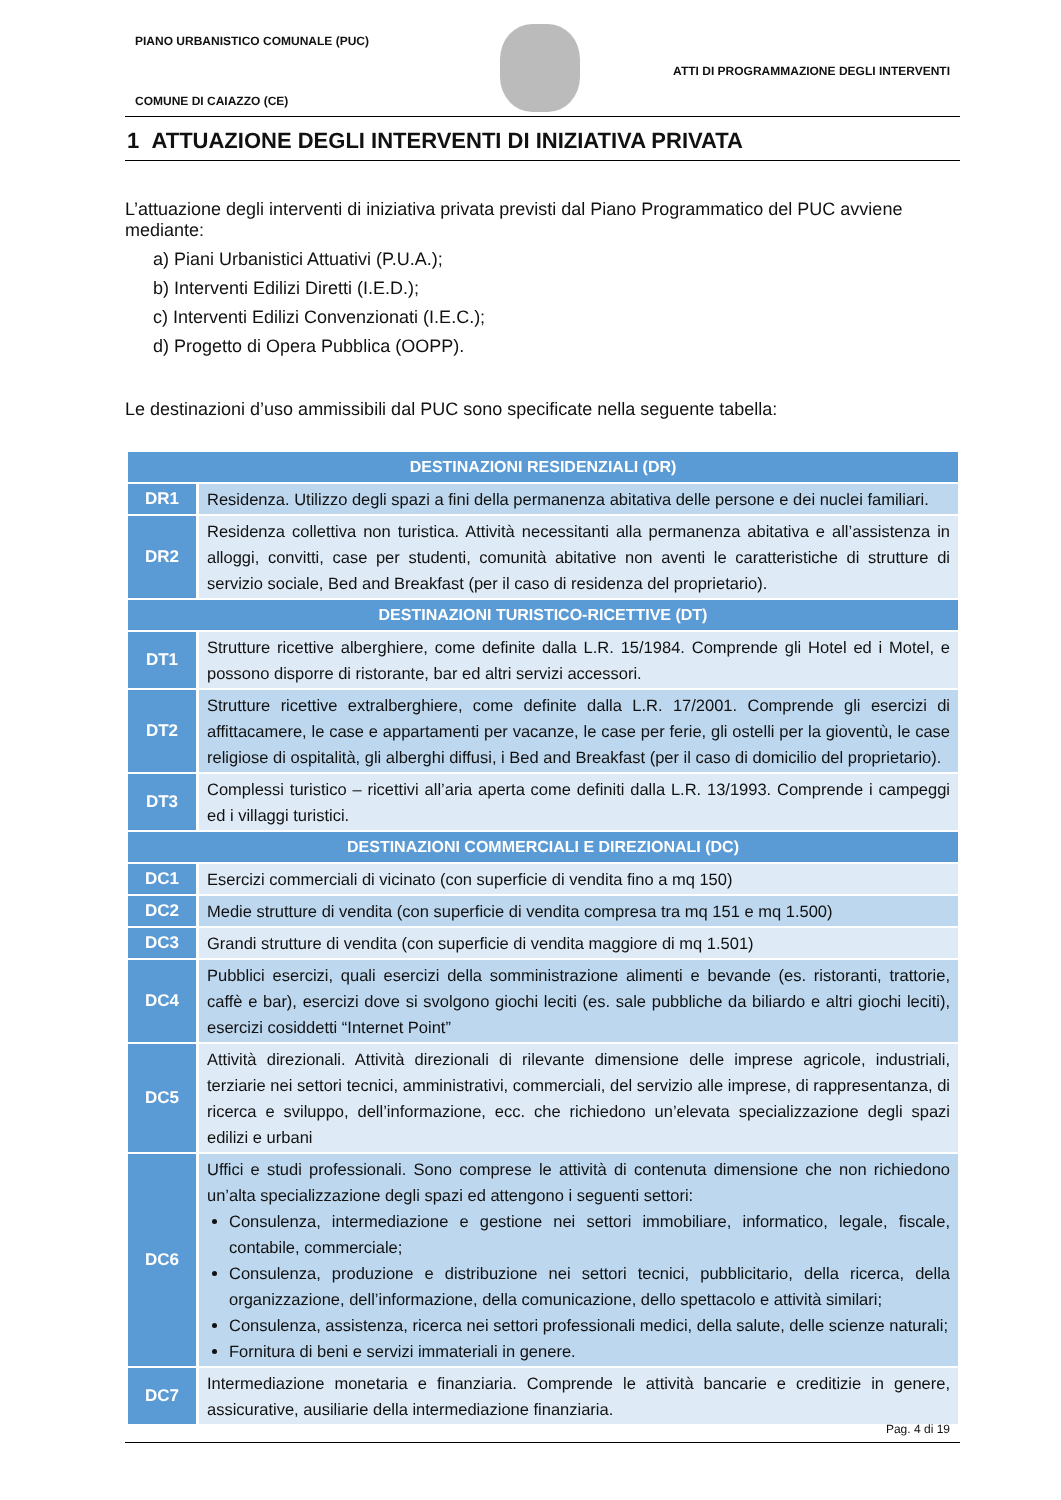PIANO URBANISTICO COMUNALE (PUC)
ATTI DI PROGRAMMAZIONE DEGLI INTERVENTI
COMUNE DI CAIAZZO (CE)
1 ATTUAZIONE DEGLI INTERVENTI DI INIZIATIVA PRIVATA
L’attuazione degli interventi di iniziativa privata previsti dal Piano Programmatico del PUC avviene mediante:
a) Piani Urbanistici Attuativi (P.U.A.);
b) Interventi Edilizi Diretti (I.E.D.);
c) Interventi Edilizi Convenzionati (I.E.C.);
d) Progetto di Opera Pubblica (OOPP).
Le destinazioni d’uso ammissibili dal PUC sono specificate nella seguente tabella:
| DESTINAZIONI RESIDENZIALI (DR) | |
| --- | --- |
| DR1 | Residenza. Utilizzo degli spazi a fini della permanenza abitativa delle persone e dei nuclei familiari. |
| DR2 | Residenza collettiva non turistica. Attività necessitanti alla permanenza abitativa e all’assistenza in alloggi, convitti, case per studenti, comunità abitative non aventi le caratteristiche di strutture di servizio sociale, Bed and Breakfast (per il caso di residenza del proprietario). |
| DESTINAZIONI TURISTICO-RICETTIVE (DT) | |
| DT1 | Strutture ricettive alberghiere, come definite dalla L.R. 15/1984. Comprende gli Hotel ed i Motel, e possono disporre di ristorante, bar ed altri servizi accessori. |
| DT2 | Strutture ricettive extralberghiere, come definite dalla L.R. 17/2001. Comprende gli esercizi di affittacamere, le case e appartamenti per vacanze, le case per ferie, gli ostelli per la gioventù, le case religiose di ospitalità, gli alberghi diffusi, i Bed and Breakfast (per il caso di domicilio del proprietario). |
| DT3 | Complessi turistico – ricettivi all’aria aperta come definiti dalla L.R. 13/1993. Comprende i campeggi ed i villaggi turistici. |
| DESTINAZIONI COMMERCIALI E DIREZIONALI (DC) | |
| DC1 | Esercizi commerciali di vicinato (con superficie di vendita fino a mq 150) |
| DC2 | Medie strutture di vendita (con superficie di vendita compresa tra mq 151 e mq 1.500) |
| DC3 | Grandi strutture di vendita (con superficie di vendita maggiore di mq 1.501) |
| DC4 | Pubblici esercizi, quali esercizi della somministrazione alimenti e bevande (es. ristoranti, trattorie, caffè e bar), esercizi dove si svolgono giochi leciti (es. sale pubbliche da biliardo e altri giochi leciti), esercizi cosiddetti “Internet Point” |
| DC5 | Attività direzionali. Attività direzionali di rilevante dimensione delle imprese agricole, industriali, terziarie nei settori tecnici, amministrativi, commerciali, del servizio alle imprese, di rappresentanza, di ricerca e sviluppo, dell’informazione, ecc. che richiedono un’elevata specializzazione degli spazi edilizi e urbani |
| DC6 | Uffici e studi professionali. Sono comprese le attività di contenuta dimensione che non richiedono un’alta specializzazione degli spazi ed attengono i seguenti settori: Consulenza, intermediazione e gestione nei settori immobiliare, informatico, legale, fiscale, contabile, commerciale; Consulenza, produzione e distribuzione nei settori tecnici, pubblicitario, della ricerca, della organizzazione, dell’informazione, della comunicazione, dello spettacolo e attività similari; Consulenza, assistenza, ricerca nei settori professionali medici, della salute, delle scienze naturali; Fornitura di beni e servizi immateriali in genere. |
| DC7 | Intermediazione monetaria e finanziaria. Comprende le attività bancarie e creditizie in genere, assicurative, ausiliarie della intermediazione finanziaria. |
Pag. 4 di 19